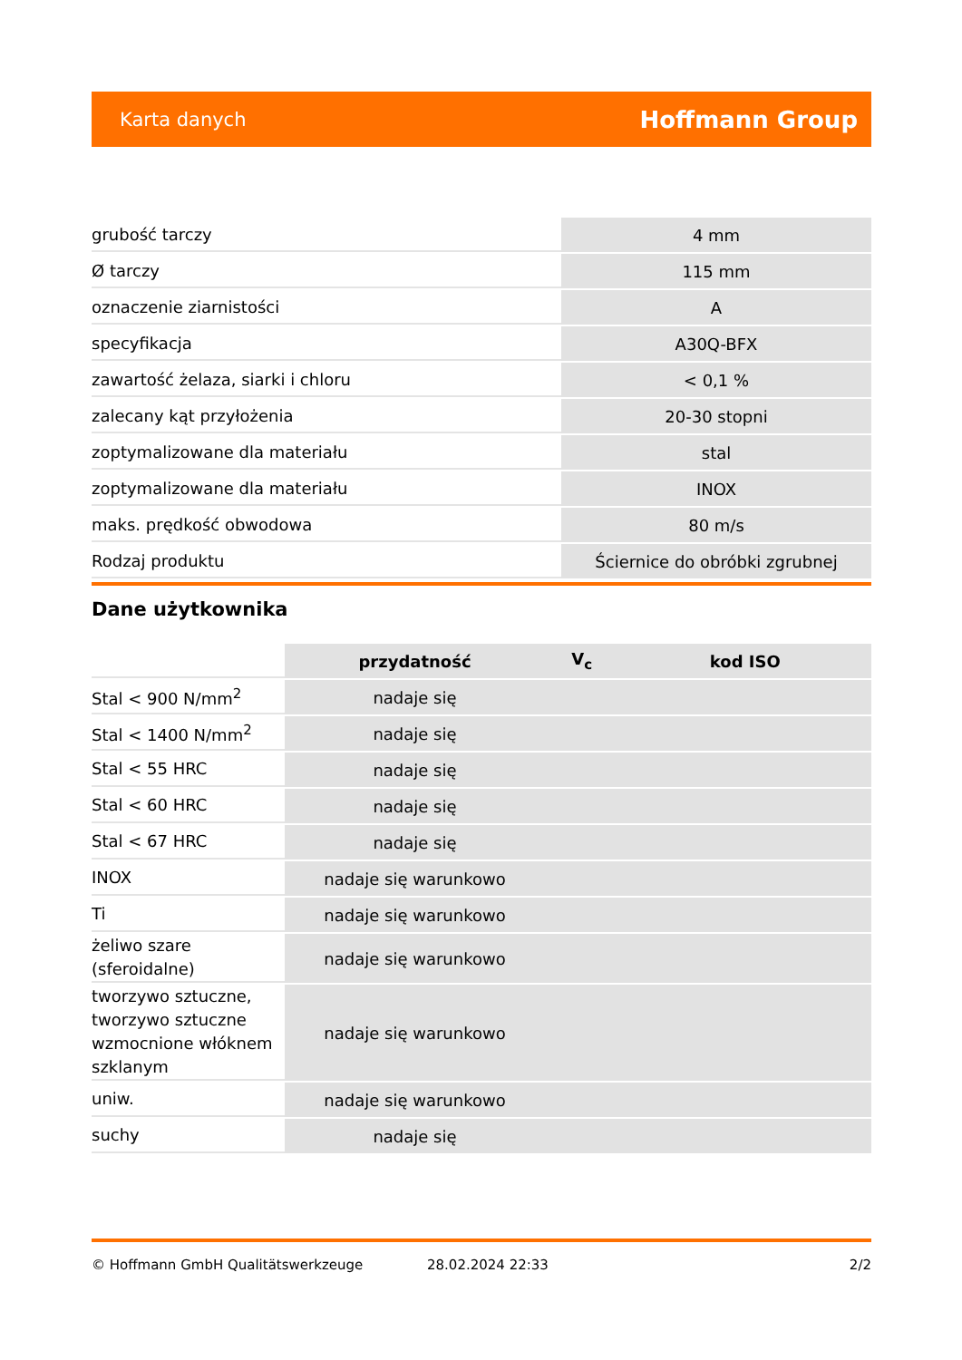Karta danych Hoffmann Group
| grubość tarczy | 4 mm |
| Ø tarczy | 115 mm |
| oznaczenie ziarnistości | A |
| specyfikacja | A30Q-BFX |
| zawartość żelaza, siarki i chloru | < 0,1 % |
| zalecany kąt przyłożenia | 20-30 stopni |
| zoptymalizowane dla materiału | stal |
| zoptymalizowane dla materiału | INOX |
| maks. prędkość obwodowa | 80 m/s |
| Rodzaj produktu | Ściernice do obróbki zgrubnej |
Dane użytkownika
| | przydatność | V<sub>c</sub> | kod ISO |
| Stal < 900 N/mm<sup>2</sup> | nadaje się | | |
| Stal < 1400 N/mm<sup>2</sup> | nadaje się | | |
| Stal < 55 HRC | nadaje się | | |
| Stal < 60 HRC | nadaje się | | |
| Stal < 67 HRC | nadaje się | | |
| INOX | nadaje się warunkowo | | |
| Ti | nadaje się warunkowo | | |
| żeliwo szare (sferoidalne) | nadaje się warunkowo | | |
| tworzywo sztuczne, tworzywo sztuczne wzmocnione włóknem szklanym | nadaje się warunkowo | | |
| uniw. | nadaje się warunkowo | | |
| suchy | nadaje się | | |
© Hoffmann GmbH Qualitätswerkzeuge 28.02.2024 22:33 2/2